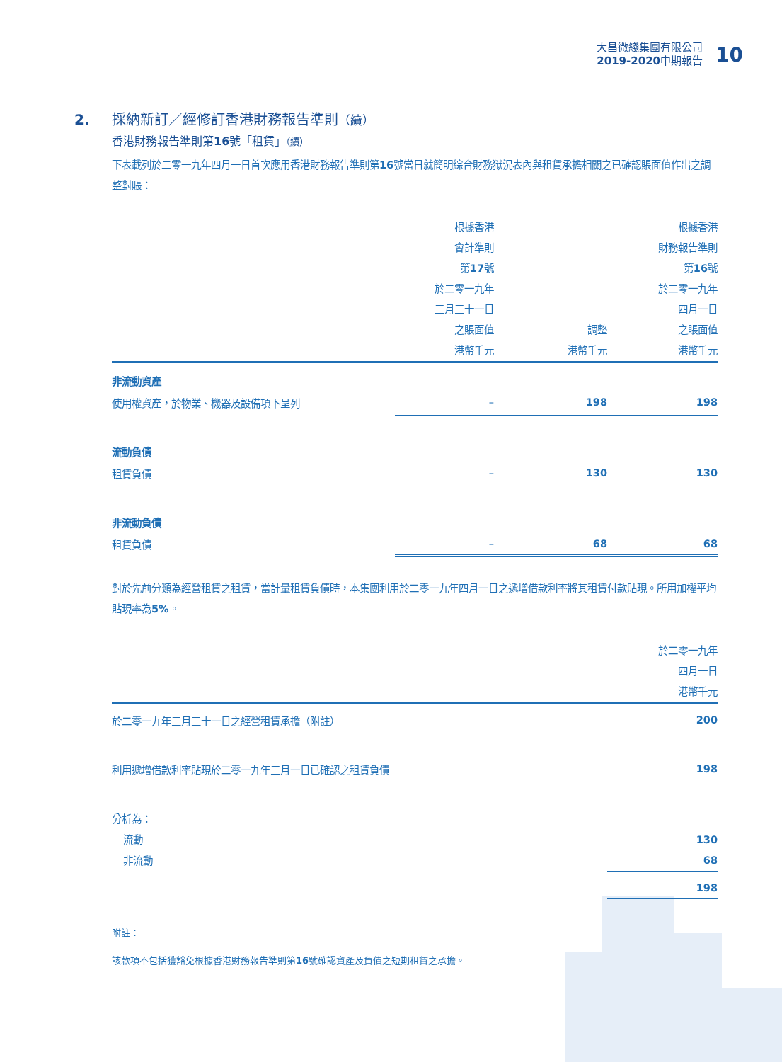大昌微綫集團有限公司
2019-2020中期報告
10
2.
採納新訂／經修訂香港財務報告準則（續）
香港財務報告準則第16號「租賃」（續）
下表載列於二零一九年四月一日首次應用香港財務報告準則第16號當日就簡明綜合財務狱況表內與租賃承擔相關之已確認賬面值作出之調整對賬：
| | 根據香港 會計準則 第 17 號 於二零一九年 三月三十一日 之賬面值 港幣千元 | 調整 港幣千元 | 根據香港 財務報告準則 第 16 號 於二零一九年 四月一日 之賬面值 港幣千元 |
| --- | --- | --- | --- |
| 非流動資產 | | | |
| 使用權資產，於物業、機器及設備項下呈列 | – | 198 | 198 |
| 流動負債 | | | |
| 租賃負債 | – | 130 | 130 |
| 非流動負債 | | | |
| 租賃負債 | – | 68 | 68 |
對於先前分類為經營租賃之租賃，當計量租賃負債時，本集團利用於二零一九年四月一日之遞增借款利率將其租賃付款貼現。所用加權平均貼現率為5%。
| | 於二零一九年 四月一日 港幣千元 |
| --- | --- |
| 於二零一九年三月三十一日之經營租賃承擔（附註） | 200 |
| 利用遞增借款利率貼現於二零一九年三月一日已確認之租賃負債 | 198 |
| 分析為： | |
| 流動 | 130 |
| 非流動 | 68 |
| | 198 |
附註：
該款項不包括獲豁免根據香港財務報告準則第16號確認資產及負債之短期租賃之承擔。